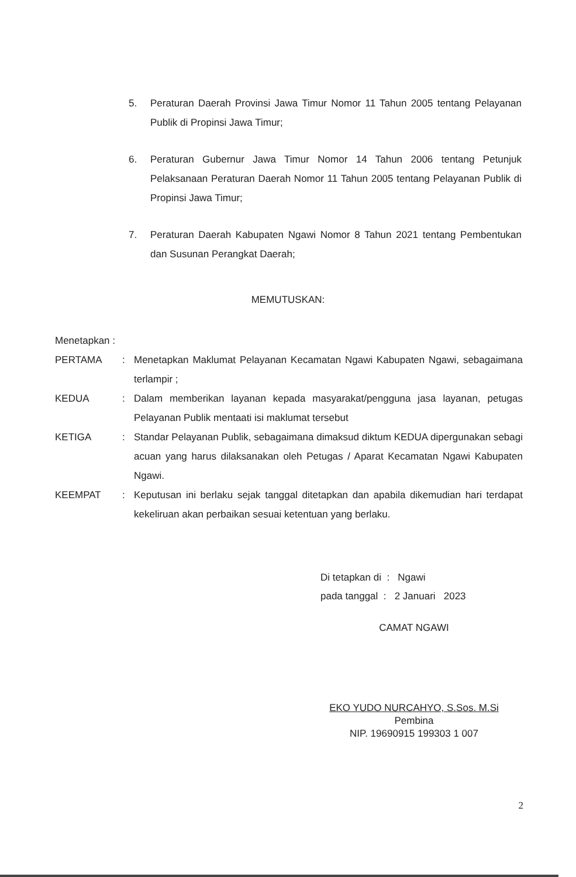5. Peraturan Daerah Provinsi Jawa Timur Nomor 11 Tahun 2005 tentang Pelayanan Publik di Propinsi Jawa Timur;
6. Peraturan Gubernur Jawa Timur Nomor 14 Tahun 2006 tentang Petunjuk Pelaksanaan Peraturan Daerah Nomor 11 Tahun 2005 tentang Pelayanan Publik di Propinsi Jawa Timur;
7. Peraturan Daerah Kabupaten Ngawi Nomor 8 Tahun 2021 tentang Pembentukan dan Susunan Perangkat Daerah;
MEMUTUSKAN:
Menetapkan :
PERTAMA : Menetapkan Maklumat Pelayanan Kecamatan Ngawi Kabupaten Ngawi, sebagaimana terlampir ;
KEDUA : Dalam memberikan layanan kepada masyarakat/pengguna jasa layanan, petugas Pelayanan Publik mentaati isi maklumat tersebut
KETIGA : Standar Pelayanan Publik, sebagaimana dimaksud diktum KEDUA dipergunakan sebagi acuan yang harus dilaksanakan oleh Petugas / Aparat Kecamatan Ngawi Kabupaten Ngawi.
KEEMPAT : Keputusan ini berlaku sejak tanggal ditetapkan dan apabila dikemudian hari terdapat kekeliruan akan perbaikan sesuai ketentuan yang berlaku.
Di tetapkan di : Ngawi
pada tanggal : 2 Januari 2023
CAMAT NGAWI
EKO YUDO NURCAHYO, S.Sos. M.Si
Pembina
NIP. 19690915 199303 1 007
2